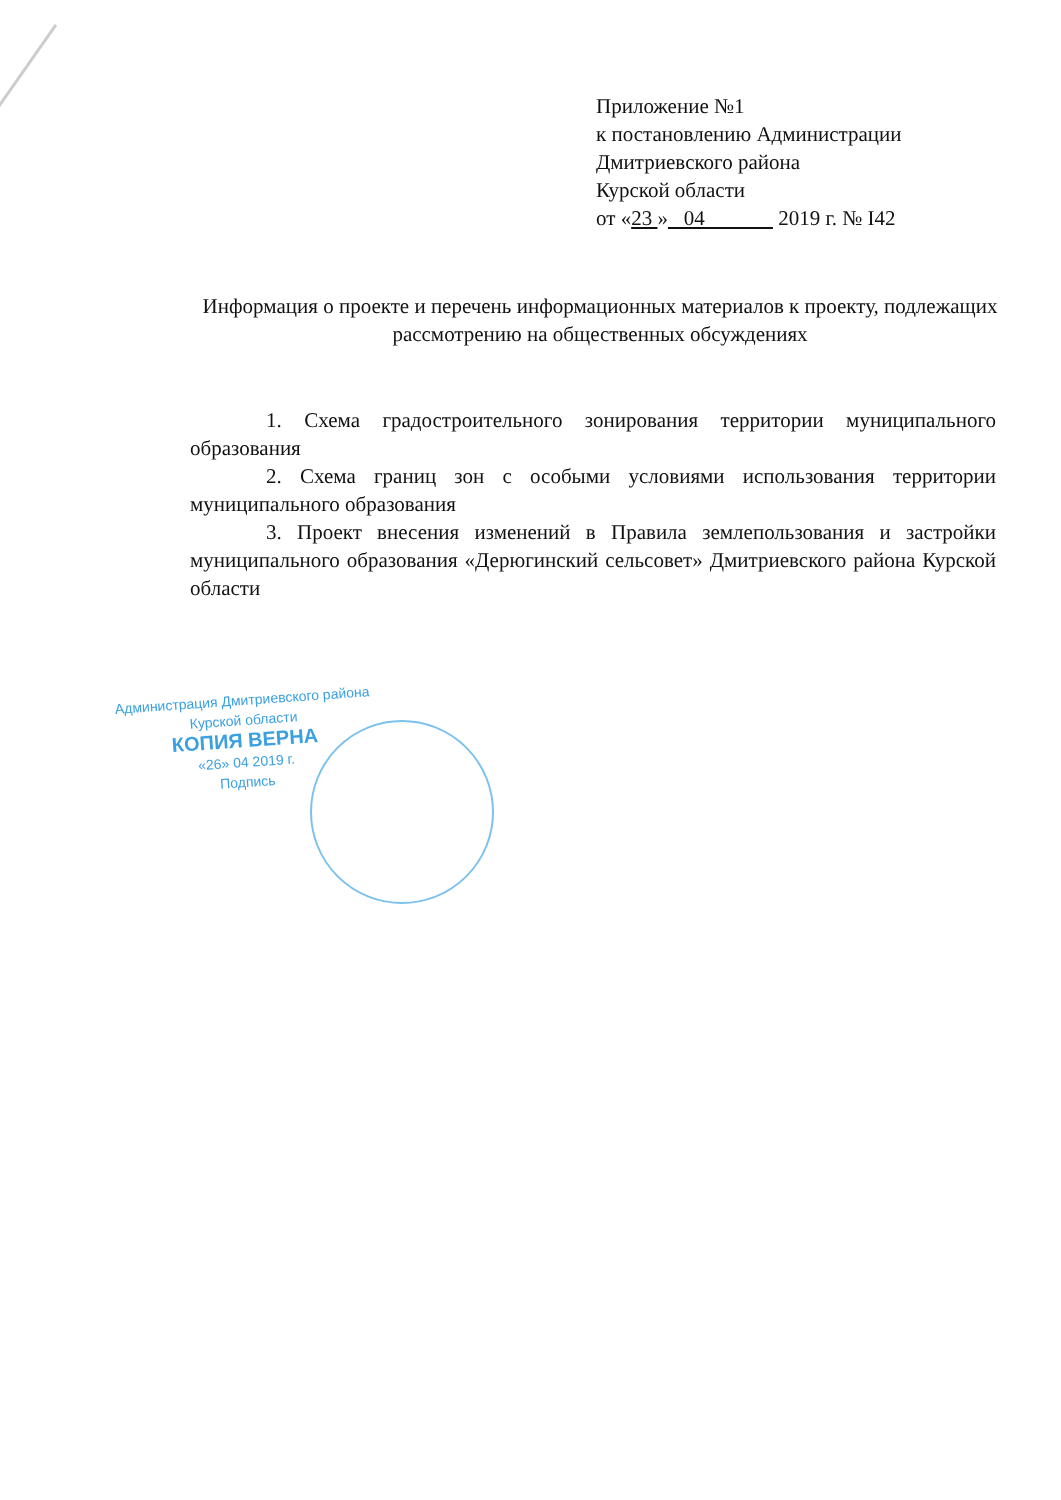Приложение №1
к постановлению Администрации
Дмитриевского района
Курской области
от «23 » 04 2019 г. № I42
Информация о проекте и перечень информационных материалов к проекту, подлежащих рассмотрению на общественных обсуждениях
1. Схема градостроительного зонирования территории муниципального образования
2. Схема границ зон с особыми условиями использования территории муниципального образования
3. Проект внесения изменений в Правила землепользования и застройки муниципального образования «Дерюгинский сельсовет» Дмитриевского района Курской области
Администрация Дмитриевского района
Курской области
КОПИЯ ВЕРНА
«26» 04 2019 г.
Подпись